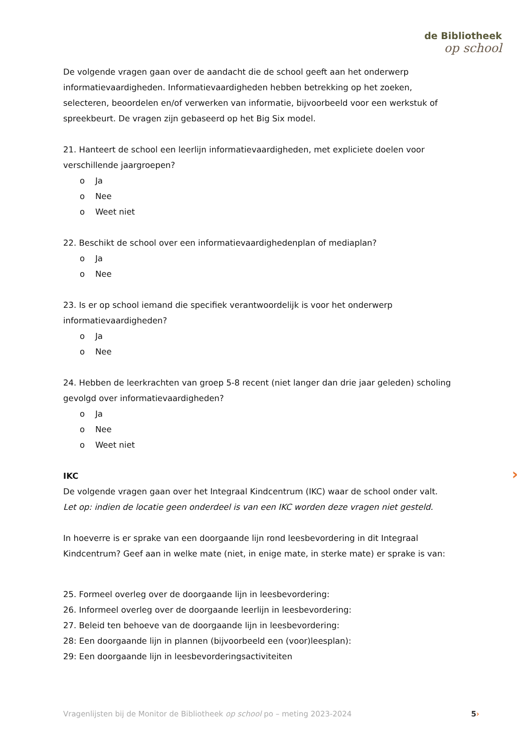de Bibliotheek
op school
De volgende vragen gaan over de aandacht die de school geeft aan het onderwerp informatievaardigheden. Informatievaardigheden hebben betrekking op het zoeken, selecteren, beoordelen en/of verwerken van informatie, bijvoorbeeld voor een werkstuk of spreekbeurt. De vragen zijn gebaseerd op het Big Six model.
21. Hanteert de school een leerlijn informatievaardigheden, met expliciete doelen voor verschillende jaargroepen?
o Ja
o Nee
o Weet niet
22. Beschikt de school over een informatievaardighedenplan of mediaplan?
o Ja
o Nee
23. Is er op school iemand die specifiek verantwoordelijk is voor het onderwerp informatievaardigheden?
o Ja
o Nee
24. Hebben de leerkrachten van groep 5-8 recent (niet langer dan drie jaar geleden) scholing gevolgd over informatievaardigheden?
o Ja
o Nee
o Weet niet
IKC
De volgende vragen gaan over het Integraal Kindcentrum (IKC) waar de school onder valt.
Let op: indien de locatie geen onderdeel is van een IKC worden deze vragen niet gesteld.
In hoeverre is er sprake van een doorgaande lijn rond leesbevordering in dit Integraal Kindcentrum? Geef aan in welke mate (niet, in enige mate, in sterke mate) er sprake is van:
25. Formeel overleg over de doorgaande lijn in leesbevordering:
26. Informeel overleg over de doorgaande leerlijn in leesbevordering:
27. Beleid ten behoeve van de doorgaande lijn in leesbevordering:
28: Een doorgaande lijn in plannen (bijvoorbeeld een (voor)leesplan):
29: Een doorgaande lijn in leesbevorderingsactiviteiten
›
Vragenlijsten bij de Monitor de Bibliotheek op school po – meting 2023-2024 5 ›